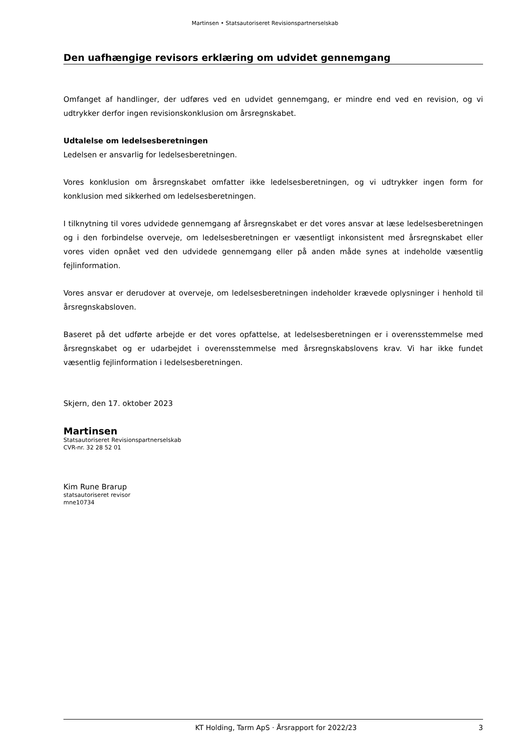Martinsen • Statsautoriseret Revisionspartnerselskab
Den uafhængige revisors erklæring om udvidet gennemgang
Omfanget af handlinger, der udføres ved en udvidet gennemgang, er mindre end ved en revision, og vi udtrykker derfor ingen revisionskonklusion om årsregnskabet.
Udtalelse om ledelsesberetningen
Ledelsen er ansvarlig for ledelsesberetningen.
Vores konklusion om årsregnskabet omfatter ikke ledelsesberetningen, og vi udtrykker ingen form for konklusion med sikkerhed om ledelsesberetningen.
I tilknytning til vores udvidede gennemgang af årsregnskabet er det vores ansvar at læse ledelsesberetningen og i den forbindelse overveje, om ledelsesberetningen er væsentligt inkonsistent med årsregnskabet eller vores viden opnået ved den udvidede gennemgang eller på anden måde synes at indeholde væsentlig fejlinformation.
Vores ansvar er derudover at overveje, om ledelsesberetningen indeholder krævede oplysninger i henhold til årsregnskabsloven.
Baseret på det udførte arbejde er det vores opfattelse, at ledelsesberetningen er i overensstemmelse med årsregnskabet og er udarbejdet i overensstemmelse med årsregnskabslovens krav. Vi har ikke fundet væsentlig fejlinformation i ledelsesberetningen.
Skjern, den 17. oktober 2023
Martinsen
Statsautoriseret Revisionspartnerselskab
CVR-nr. 32 28 52 01
Kim Rune Brarup
statsautoriseret revisor
mne10734
KT Holding, Tarm ApS · Årsrapport for 2022/23 3